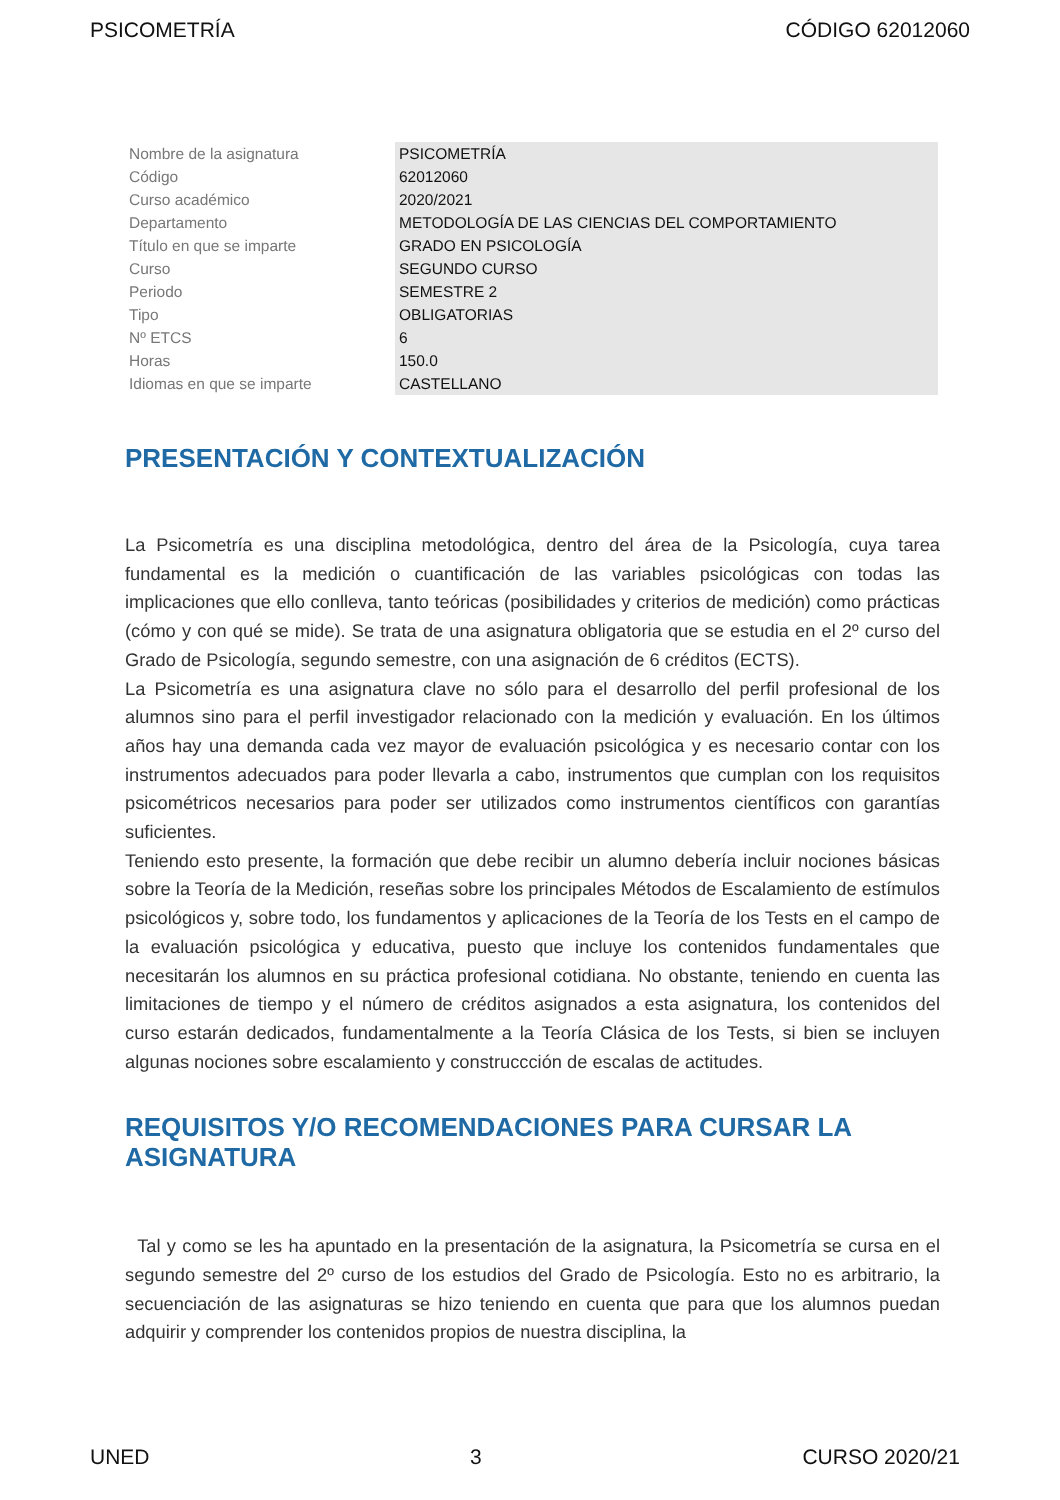PSICOMETRÍA CÓDIGO 62012060
| Nombre de la asignatura | PSICOMETRÍA |
| Código | 62012060 |
| Curso académico | 2020/2021 |
| Departamento | METODOLOGÍA DE LAS CIENCIAS DEL COMPORTAMIENTO |
| Título en que se imparte | GRADO EN PSICOLOGÍA |
| Curso | SEGUNDO CURSO |
| Periodo | SEMESTRE 2 |
| Tipo | OBLIGATORIAS |
| Nº ETCS | 6 |
| Horas | 150.0 |
| Idiomas en que se imparte | CASTELLANO |
PRESENTACIÓN Y CONTEXTUALIZACIÓN
La Psicometría es una disciplina metodológica, dentro del área de la Psicología, cuya tarea fundamental es la medición o cuantificación de las variables psicológicas con todas las implicaciones que ello conlleva, tanto teóricas (posibilidades y criterios de medición) como prácticas (cómo y con qué se mide). Se trata de una asignatura obligatoria que se estudia en el 2º curso del Grado de Psicología, segundo semestre, con una asignación de 6 créditos (ECTS).
La Psicometría es una asignatura clave no sólo para el desarrollo del perfil profesional de los alumnos sino para el perfil investigador relacionado con la medición y evaluación. En los últimos años hay una demanda cada vez mayor de evaluación psicológica y es necesario contar con los instrumentos adecuados para poder llevarla a cabo, instrumentos que cumplan con los requisitos psicométricos necesarios para poder ser utilizados como instrumentos científicos con garantías suficientes.
Teniendo esto presente, la formación que debe recibir un alumno debería incluir nociones básicas sobre la Teoría de la Medición, reseñas sobre los principales Métodos de Escalamiento de estímulos psicológicos y, sobre todo, los fundamentos y aplicaciones de la Teoría de los Tests en el campo de la evaluación psicológica y educativa, puesto que incluye los contenidos fundamentales que necesitarán los alumnos en su práctica profesional cotidiana. No obstante, teniendo en cuenta las limitaciones de tiempo y el número de créditos asignados a esta asignatura, los contenidos del curso estarán dedicados, fundamentalmente a la Teoría Clásica de los Tests, si bien se incluyen algunas nociones sobre escalamiento y construccción de escalas de actitudes.
REQUISITOS Y/O RECOMENDACIONES PARA CURSAR LA ASIGNATURA
Tal y como se les ha apuntado en la presentación de la asignatura, la Psicometría se cursa en el segundo semestre del 2º curso de los estudios del Grado de Psicología. Esto no es arbitrario, la secuenciación de las asignaturas se hizo teniendo en cuenta que para que los alumnos puedan adquirir y comprender los contenidos propios de nuestra disciplina, la
UNED 3 CURSO 2020/21